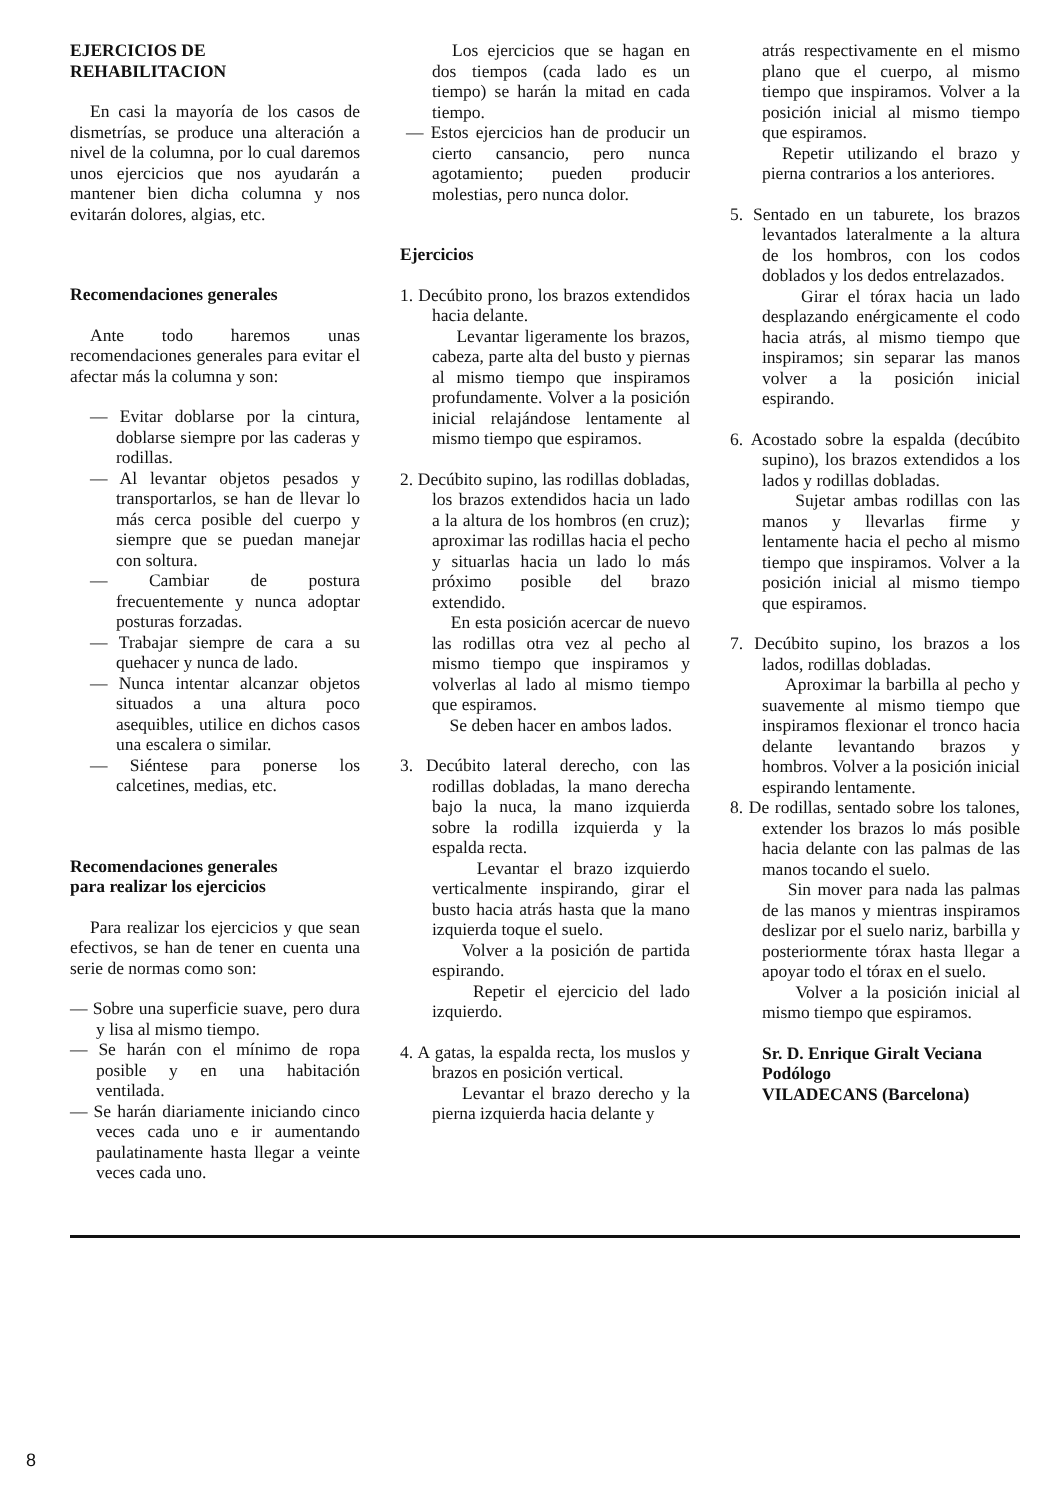EJERCICIOS DE
REHABILITACION
En casi la mayoría de los casos de dismetrías, se produce una alteración a nivel de la columna, por lo cual daremos unos ejercicios que nos ayudarán a mantener bien dicha columna y nos evitarán dolores, algias, etc.
Recomendaciones generales
Ante todo haremos unas recomendaciones generales para evitar el afectar más la columna y son:
— Evitar doblarse por la cintura, doblarse siempre por las caderas y rodillas.
— Al levantar objetos pesados y transportarlos, se han de llevar lo más cerca posible del cuerpo y siempre que se puedan manejar con soltura.
— Cambiar de postura frecuentemente y nunca adoptar posturas forzadas.
— Trabajar siempre de cara a su quehacer y nunca de lado.
— Nunca intentar alcanzar objetos situados a una altura poco asequibles, utilice en dichos casos una escalera o similar.
— Siéntese para ponerse los calcetines, medias, etc.
Recomendaciones generales
para realizar los ejercicios
Para realizar los ejercicios y que sean efectivos, se han de tener en cuenta una serie de normas como son:
— Sobre una superficie suave, pero dura y lisa al mismo tiempo.
— Se harán con el mínimo de ropa posible y en una habitación ventilada.
— Se harán diariamente iniciando cinco veces cada uno e ir aumentando paulatinamente hasta llegar a veinte veces cada uno.
Los ejercicios que se hagan en dos tiempos (cada lado es un tiempo) se harán la mitad en cada tiempo.
— Estos ejercicios han de producir un cierto cansancio, pero nunca agotamiento; pueden producir molestias, pero nunca dolor.
Ejercicios
1. Decúbito prono, los brazos extendidos hacia delante.
Levantar ligeramente los brazos, cabeza, parte alta del busto y piernas al mismo tiempo que inspiramos profundamente. Volver a la posición inicial relajándose lentamente al mismo tiempo que espiramos.
2. Decúbito supino, las rodillas dobladas, los brazos extendidos hacia un lado a la altura de los hombros (en cruz); aproximar las rodillas hacia el pecho y situarlas hacia un lado lo más próximo posible del brazo extendido.
En esta posición acercar de nuevo las rodillas otra vez al pecho al mismo tiempo que inspiramos y volverlas al lado al mismo tiempo que espiramos.
Se deben hacer en ambos lados.
3. Decúbito lateral derecho, con las rodillas dobladas, la mano derecha bajo la nuca, la mano izquierda sobre la rodilla izquierda y la espalda recta.
Levantar el brazo izquierdo verticalmente inspirando, girar el busto hacia atrás hasta que la mano izquierda toque el suelo.
Volver a la posición de partida espirando.
Repetir el ejercicio del lado izquierdo.
4. A gatas, la espalda recta, los muslos y brazos en posición vertical.
Levantar el brazo derecho y la pierna izquierda hacia delante y
atrás respectivamente en el mismo plano que el cuerpo, al mismo tiempo que inspiramos. Volver a la posición inicial al mismo tiempo que espiramos.
Repetir utilizando el brazo y pierna contrarios a los anteriores.
5. Sentado en un taburete, los brazos levantados lateralmente a la altura de los hombros, con los codos doblados y los dedos entrelazados.
Girar el tórax hacia un lado desplazando enérgicamente el codo hacia atrás, al mismo tiempo que inspiramos; sin separar las manos volver a la posición inicial espirando.
6. Acostado sobre la espalda (decúbito supino), los brazos extendidos a los lados y rodillas dobladas.
Sujetar ambas rodillas con las manos y llevarlas firme y lentamente hacia el pecho al mismo tiempo que inspiramos. Volver a la posición inicial al mismo tiempo que espiramos.
7. Decúbito supino, los brazos a los lados, rodillas dobladas.
Aproximar la barbilla al pecho y suavemente al mismo tiempo que inspiramos flexionar el tronco hacia delante levantando brazos y hombros. Volver a la posición inicial espirando lentamente.
8. De rodillas, sentado sobre los talones, extender los brazos lo más posible hacia delante con las palmas de las manos tocando el suelo.
Sin mover para nada las palmas de las manos y mientras inspiramos deslizar por el suelo nariz, barbilla y posteriormente tórax hasta llegar a apoyar todo el tórax en el suelo.
Volver a la posición inicial al mismo tiempo que espiramos.
Sr. D. Enrique Giralt Veciana
Podólogo
VILADECANS (Barcelona)
8